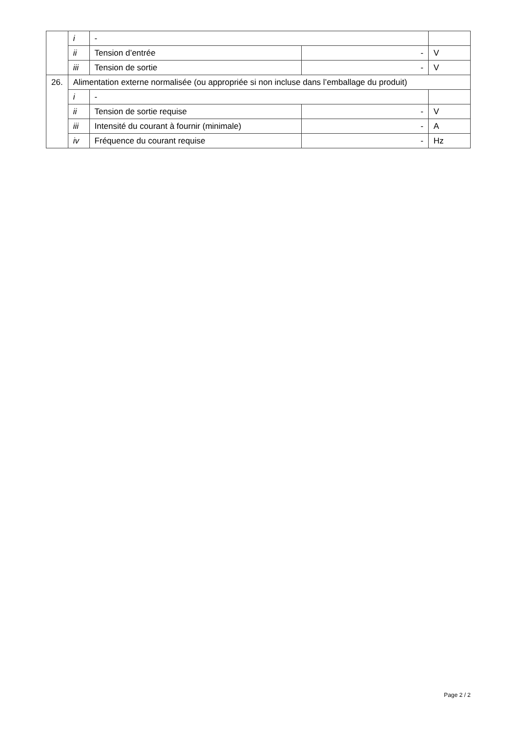| | i | - | | |
| | ii | Tension d’entrée | - | V |
| | iii | Tension de sortie | - | V |
| 26. | Alimentation externe normalisée (ou appropriée si non incluse dans l’emballage du produit) | | | |
| | i | - | | |
| | ii | Tension de sortie requise | - | V |
| | iii | Intensité du courant à fournir (minimale) | - | A |
| | iv | Fréquence du courant requise | - | Hz |
Page 2 / 2